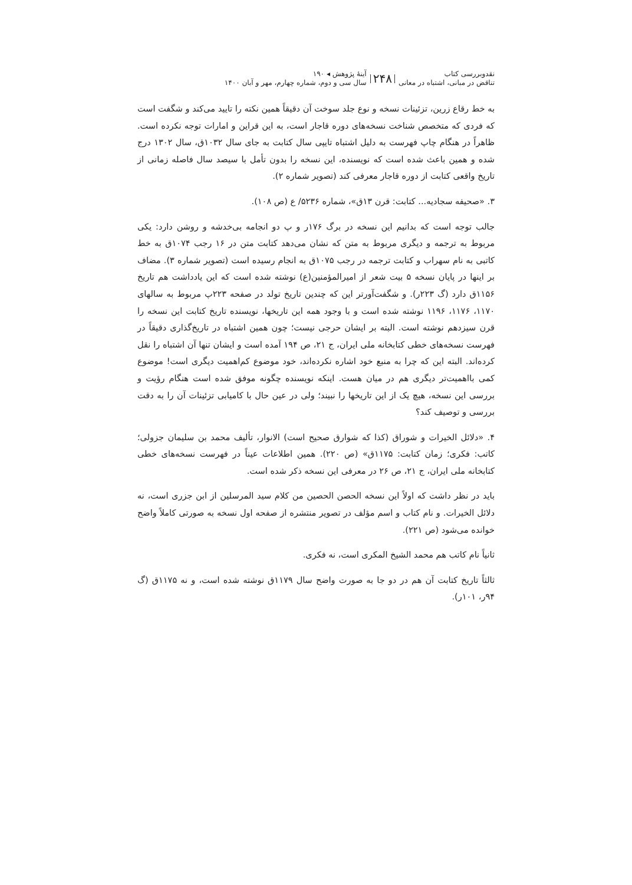نقدوبررسی کتاب
تناقض در مبانی، اشتباه در معانی
۲۴۸
آینهٔ پژوهش ◂ ۱۹۰
سال سی و دوم، شماره چهارم، مهر و آبان ۱۴۰۰
به خط رقاع زرین، تزئینات نسخه و نوع جلد سوخت آن دقیقاً همین نکته را تایید می‌کند و شگفت است که فردی که متخصص شناخت نسخه‌های دوره قاجار است، به این قراین و امارات توجه نکرده است. ظاهراً در هنگام چاپ فهرست به دلیل اشتباه تایپی سال کتابت به جای سال ۱۰۳۲ق، سال ۱۳۰۲ درج شده و همین باعث شده است که نویسنده، این نسخه را بدون تأمل با سیصد سال فاصله زمانی از تاریخ واقعی کتابت از دوره قاجار معرفی کند (تصویر شماره ۲).
۳. «صحیفه سجادیه... کتابت: قرن ۱۳ق»، شماره ۵۲۳۶/ ع (ص ۱۰۸).
جالب توجه است که بدانیم این نسخه در برگ ۱۷۶ر و پ دو انجامه بی‌خدشه و روشن دارد: یکی مربوط به ترجمه و دیگری مربوط به متن که نشان می‌دهد کتابت متن در ۱۶ رجب ۱۰۷۴ق به خط کاتبی به نام سهراب و کتابت ترجمه در رجب ۱۰۷۵ق به انجام رسیده است (تصویر شماره ۳). مضاف بر اینها در پایان نسخه ۵ بیت شعر از امیرالمؤمنین(ع) نوشته شده است که این یادداشت هم تاریخ ۱۱۵۶ق دارد (گ ۲۲۳ر). و شگفت‌آورتر این که چندین تاریخ تولد در صفحه ۲۲۳پ مربوط به سالهای ۱۱۷۰، ۱۱۷۶، ۱۱۹۶ نوشته شده است و با وجود همه این تاریخها، نویسنده تاریخ کتابت این نسخه را قرن سیزدهم نوشته است. البته بر ایشان حرجی نیست؛ چون همین اشتباه در تاریخ‌گذاری دقیقاً در فهرست نسخه‌های خطی کتابخانه ملی ایران، ج ۲۱، ص ۱۹۴ آمده است و ایشان تنها آن اشتباه را نقل کرده‌اند. البته این که چرا به منبع خود اشاره نکرده‌اند، خود موضوع کم‌اهمیت دیگری است! موضوع کمی بااهمیت‌تر دیگری هم در میان هست. اینکه نویسنده چگونه موفق شده است هنگام رؤیت و بررسی این نسخه، هیچ یک از این تاریخها را نبیند؛ ولی در عین حال با کامیابی تزئینات آن را به دقت بررسی و توصیف کند؟
۴. «دلائل الخیرات و شوراق (کذا که شوارق صحیح است) الانوار، تألیف محمد بن سلیمان جزولی؛ کاتب: فکری؛ زمان کتابت: ۱۱۷۵ق» (ص ۲۲۰). همین اطلاعات عیناً در فهرست نسخه‌های خطی کتابخانه ملی ایران، ج ۲۱، ص ۲۶ در معرفی این نسخه ذکر شده است.
باید در نظر داشت که اولاً این نسخه الحصن الحصین من کلام سید المرسلین از ابن جزری است، نه دلائل الخیرات. و نام کتاب و اسم مؤلف در تصویر منتشره از صفحه اول نسخه به صورتی کاملاً واضح خوانده می‌شود (ص ۲۲۱).
ثانیاً نام کاتب هم محمد الشیخ المکری است، نه فکری.
ثالثاً تاریخ کتابت آن هم در دو جا به صورت واضح سال ۱۱۷۹ق نوشته شده است، و نه ۱۱۷۵ق (گ ۹۴ر، ۱۰۱ر).